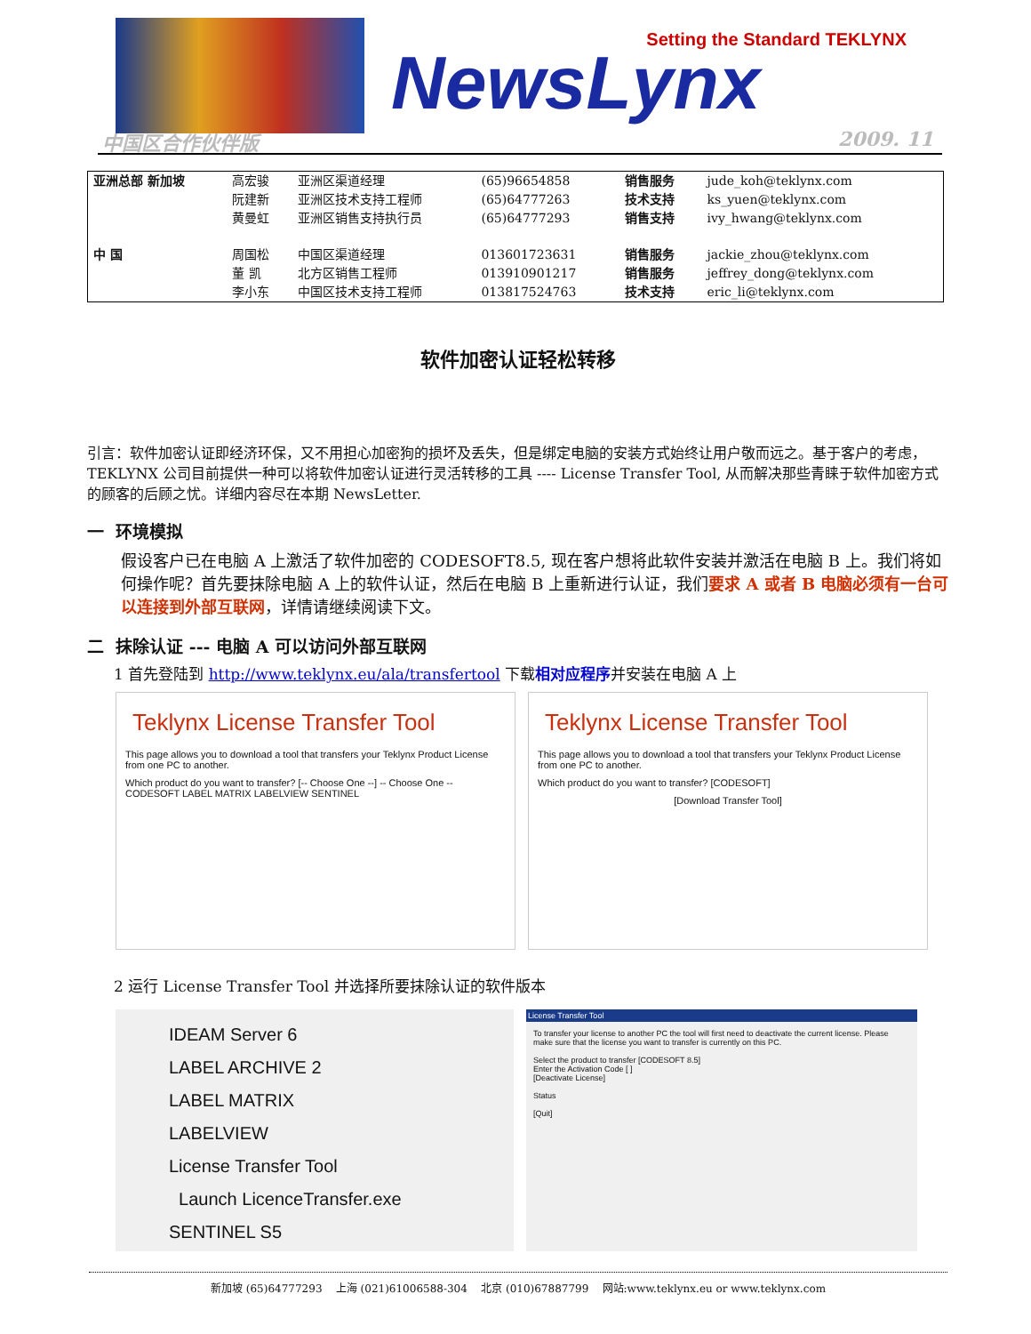NewsLynx
Setting the Standard TEKLYNX
中国区合作伙伴版 2009. 11
| 亚洲总部 新加坡 | 高宏骏 阮建新 黄曼虹 | 亚洲区渠道经理 亚洲区技术支持工程师 亚洲区销售支持执行员 | (65)96654858 (65)64777263 (65)64777293 | 销售服务 技术支持 销售支持 | jude_koh@teklynx.com ks_yuen@teklynx.com ivy_hwang@teklynx.com |
| 中 国 | 周国松 董 凯 李小东 | 中国区渠道经理 北方区销售工程师 中国区技术支持工程师 | 013601723631 013910901217 013817524763 | 销售服务 销售服务 技术支持 | jackie_zhou@teklynx.com jeffrey_dong@teklynx.com eric_li@teklynx.com |
软件加密认证轻松转移
引言：软件加密认证即经济环保，又不用担心加密狗的损坏及丢失，但是绑定电脑的安装方式始终让用户敬而远之。基于客户的考虑，TEKLYNX 公司目前提供一种可以将软件加密认证进行灵活转移的工具 ---- License Transfer Tool, 从而解决那些青睐于软件加密方式的顾客的后顾之忧。详细内容尽在本期 NewsLetter.
一 环境模拟
假设客户已在电脑 A 上激活了软件加密的 CODESOFT8.5, 现在客户想将此软件安装并激活在电脑 B 上。我们将如何操作呢？首先要抹除电脑 A 上的软件认证，然后在电脑 B 上重新进行认证，我们要求 A 或者 B 电脑必须有一台可以连接到外部互联网，详情请继续阅读下文。
二 抹除认证 --- 电脑 A 可以访问外部互联网
1 首先登陆到 http://www.teklynx.eu/ala/transfertool 下载相对应程序并安装在电脑 A 上
Teklynx License Transfer Tool
This page allows you to download a tool that transfers your Teklynx Product License from one PC to another.
Which product do you want to transfer? [-- Choose One --] -- Choose One -- CODESOFT LABEL MATRIX LABELVIEW SENTINEL
Teklynx License Transfer Tool
This page allows you to download a tool that transfers your Teklynx Product License from one PC to another.
Which product do you want to transfer? [CODESOFT]
[Download Transfer Tool]
2 运行 License Transfer Tool 并选择所要抹除认证的软件版本
IDEAM Server 6
LABEL ARCHIVE 2
LABEL MATRIX
LABELVIEW
License Transfer Tool
Launch LicenceTransfer.exe
SENTINEL S5
License Transfer Tool
To transfer your license to another PC the tool will first need to deactivate the current license. Please make sure that the license you want to transfer is currently on this PC.
Select the product to transfer [CODESOFT 8.5]
Enter the Activation Code [ ]
[Deactivate License]
Status
[Quit]
新加坡 (65)64777293 上海 (021)61006588-304 北京 (010)67887799 网站:www.teklynx.eu or www.teklynx.com